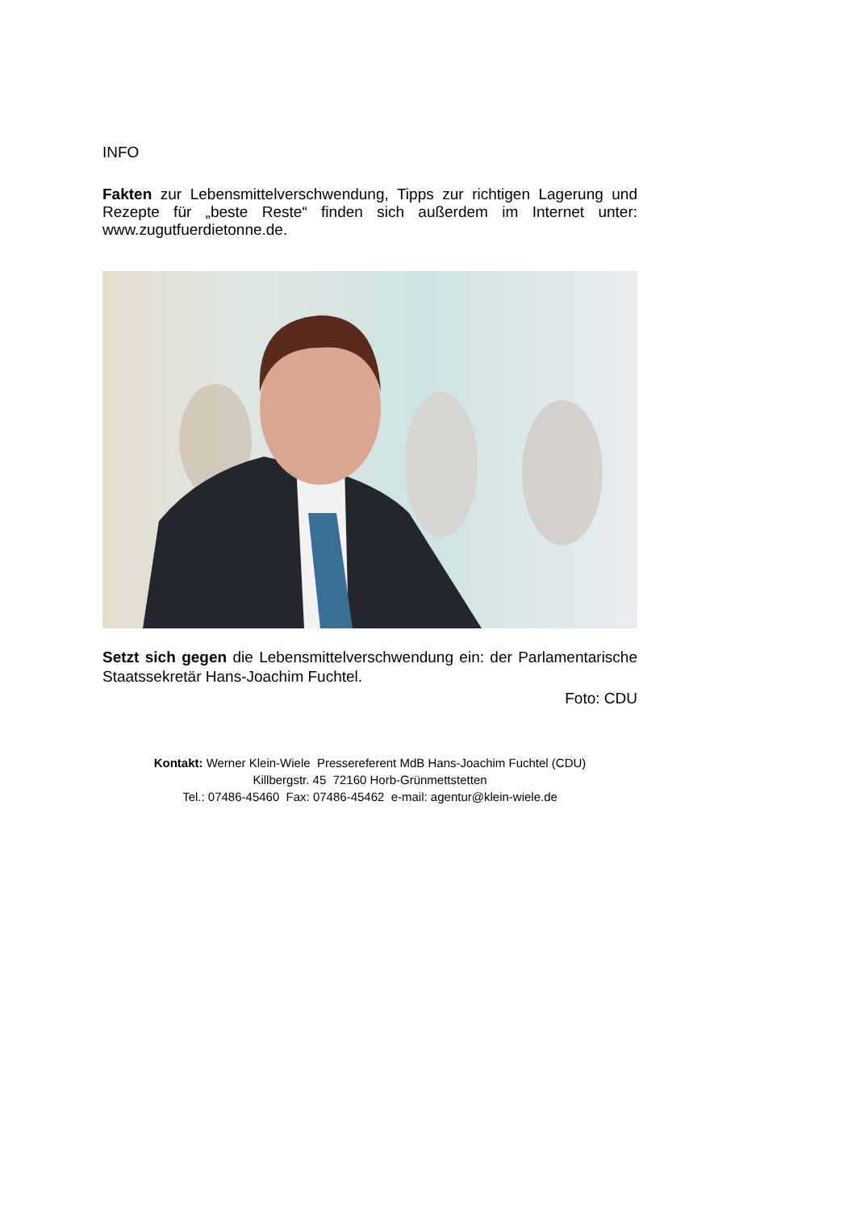INFO
Fakten zur Lebensmittelverschwendung, Tipps zur richtigen Lagerung und Rezepte für „beste Reste“ finden sich außerdem im Internet unter: www.zugutfuerdietonne.de.
Setzt sich gegen die Lebensmittelverschwendung ein: der Parlamentarische Staatssekretär Hans-Joachim Fuchtel.
Foto: CDU
Kontakt: Werner Klein-Wiele Pressereferent MdB Hans-Joachim Fuchtel (CDU)
Killbergstr. 45 72160 Horb-Grünmettstetten
Tel.: 07486-45460 Fax: 07486-45462 e-mail: agentur@klein-wiele.de